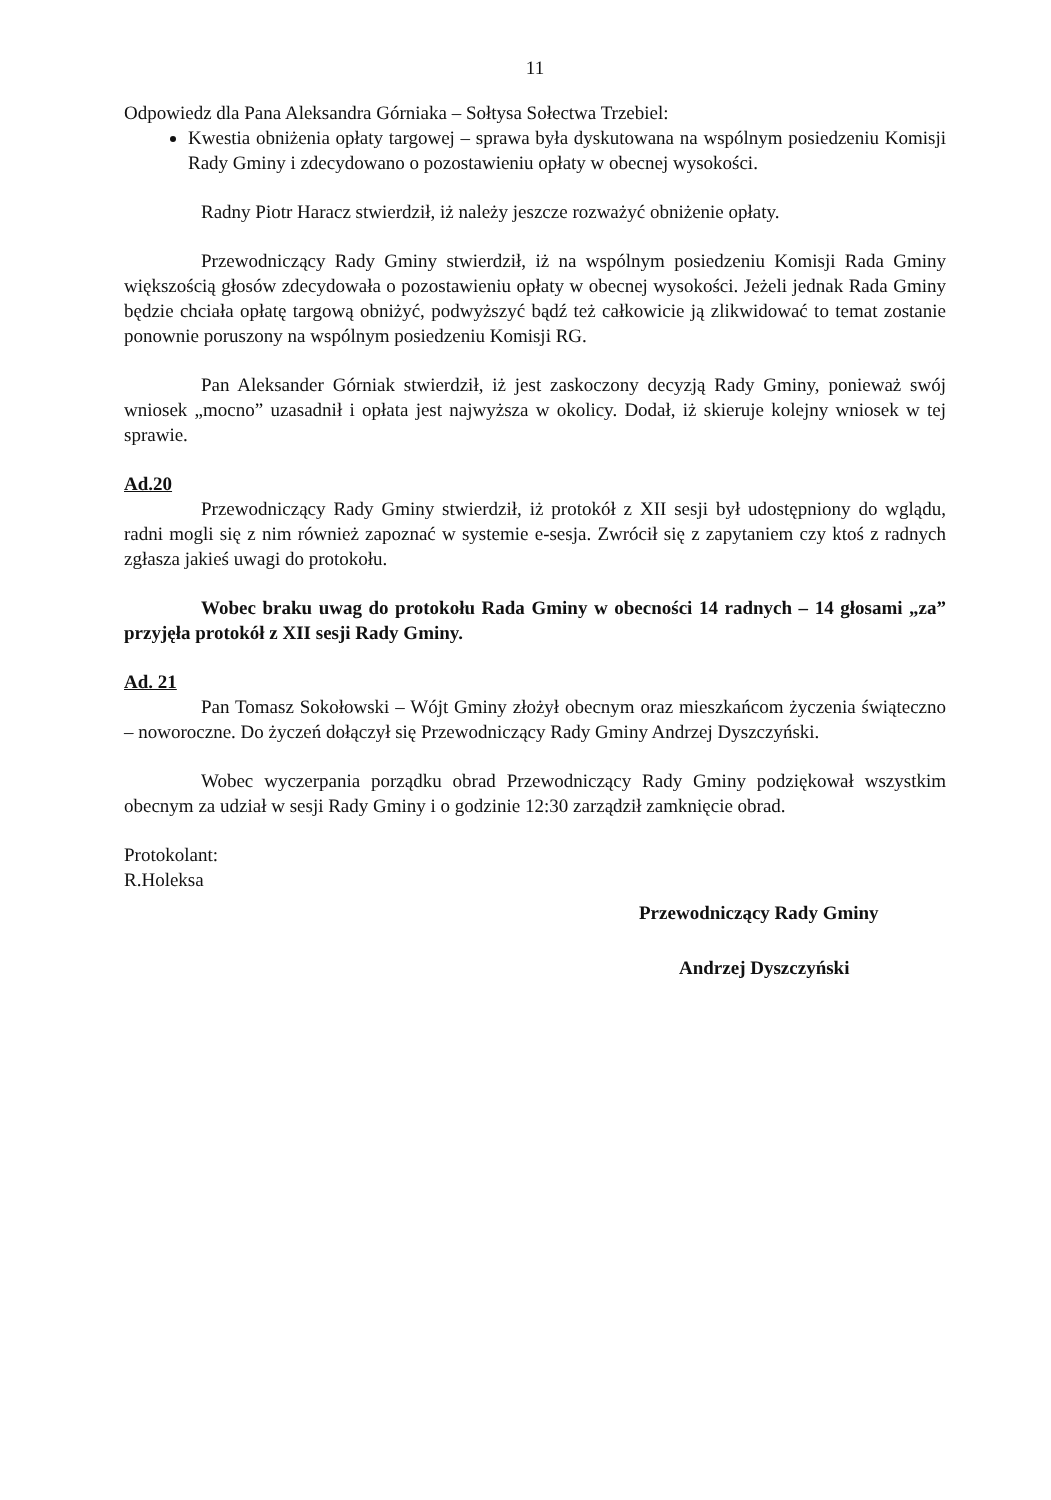11
Odpowiedz dla Pana Aleksandra Górniaka – Sołtysa Sołectwa Trzebiel:
Kwestia obniżenia opłaty targowej – sprawa była dyskutowana na wspólnym posiedzeniu Komisji Rady Gminy i zdecydowano o pozostawieniu opłaty w obecnej wysokości.
Radny Piotr Haracz stwierdził, iż należy jeszcze rozważyć obniżenie opłaty.
Przewodniczący Rady Gminy stwierdził, iż na wspólnym posiedzeniu Komisji Rada Gminy większością głosów zdecydowała o pozostawieniu opłaty w obecnej wysokości. Jeżeli jednak Rada Gminy będzie chciała opłatę targową obniżyć, podwyższyć bądź też całkowicie ją zlikwidować to temat zostanie ponownie poruszony na wspólnym posiedzeniu Komisji RG.
Pan Aleksander Górniak stwierdził, iż jest zaskoczony decyzją Rady Gminy, ponieważ swój wniosek „mocno” uzasadnił i opłata jest najwyższa w okolicy. Dodał, iż skieruje kolejny wniosek w tej sprawie.
Ad.20
Przewodniczący Rady Gminy stwierdził, iż protokół z XII sesji był udostępniony do wglądu, radni mogli się z nim również zapoznać w systemie e-sesja. Zwrócił się z zapytaniem czy ktoś z radnych zgłasza jakieś uwagi do protokołu.
Wobec braku uwag do protokołu Rada Gminy w obecności 14 radnych – 14 głosami „za” przyjęła protokół z XII sesji Rady Gminy.
Ad. 21
Pan Tomasz Sokołowski – Wójt Gminy złożył obecnym oraz mieszkańcom życzenia świąteczno – noworoczne. Do życzeń dołączył się Przewodniczący Rady Gminy Andrzej Dyszczyński.
Wobec wyczerpania porządku obrad Przewodniczący Rady Gminy podziękował wszystkim obecnym za udział w sesji Rady Gminy i o godzinie 12:30 zarządził zamknięcie obrad.
Protokolant:
R.Holeksa
Przewodniczący Rady Gminy
Andrzej Dyszczyński